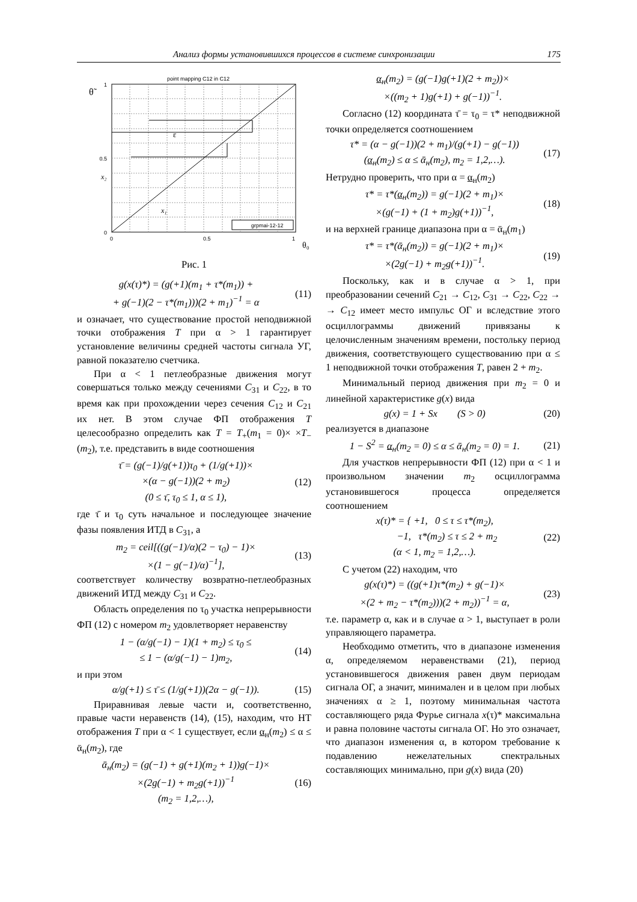Анализ формы установившихся процессов в системе синхронизации 175
point mapping C12 in C12
θ̃
1
0.5
0
0
0.5
1
ε
x₂
x₁
grpmai-12-12
θ₀
Рис. 1
g(x(τ)*) = (g(+1)(m<sub>1</sub> + τ*(m<sub>1</sub>)) +
+ g(−1)(2 − τ*(m<sub>1</sub>)))(2 + m<sub>1</sub>)<sup>−1</sup> = α (11)
и означает, что существование простой неподвижной точки отображения T при α > 1 гарантирует установление величины средней частоты сигнала УГ, равной показателю счетчика.
При α < 1 петлеобразные движения могут совершаться только между сечениями C<sub>31</sub> и C<sub>22</sub>, в то время как при прохождении через сечения C<sub>12</sub> и C<sub>21</sub> их нет. В этом случае ФП отображения T целесообразно определить как T = T<sub>+</sub>(m<sub>1</sub> = 0)× ×T<sub>−</sub>(m<sub>2</sub>), т.е. представить в виде соотношения
τ̄ = (g(−1)/g(+1))τ<sub>0</sub> + (1/g(+1))×
×(α − g(−1))(2 + m<sub>2</sub>)
(0 ≤ τ̄, τ<sub>0</sub> ≤ 1, α ≤ 1), (12)
где τ̄ и τ<sub>0</sub> суть начальное и последующее значение фазы появления ИТД в C<sub>31</sub>, а
m<sub>2</sub> = ceil[((g(−1)/α)(2 − τ<sub>0</sub>) − 1)×
×(1 − g(−1)/α)<sup>−1</sup>], (13)
соответствует количеству возвратно-петлеобразных движений ИТД между C<sub>31</sub> и C<sub>22</sub>.
Область определения по τ<sub>0</sub> участка непрерывности ФП (12) с номером m<sub>2</sub> удовлетворяет неравенству
1 − (α/g(−1) − 1)(1 + m<sub>2</sub>) ≤ τ<sub>0</sub> ≤
≤ 1 − (α/g(−1) − 1)m<sub>2</sub>, (14)
и при этом
α/g(+1) ≤ τ̄ ≤ (1/g(+1))(2α − g(−1)). (15)
Приравнивая левые части и, соответственно, правые части неравенств (14), (15), находим, что НТ отображения T при α < 1 существует, если α<sub>н</sub>(m<sub>2</sub>) ≤ α ≤ ᾱ<sub>н</sub>(m<sub>2</sub>), где
ᾱ<sub>н</sub>(m<sub>2</sub>) = (g(−1) + g(+1)(m<sub>2</sub> + 1))g(−1)×
×(2g(−1) + m<sub>2</sub>g(+1))<sup>−1</sup>
(m<sub>2</sub> = 1,2,…), (16)
α<sub>н</sub>(m<sub>2</sub>) = (g(−1)g(+1)(2 + m<sub>2</sub>))×
×((m<sub>2</sub> + 1)g(+1) + g(−1))<sup>−1</sup>.
Согласно (12) координата τ̄ = τ<sub>0</sub> = τ* неподвижной точки определяется соотношением
τ* = (α − g(−1))(2 + m<sub>1</sub>)/(g(+1) − g(−1))
(α<sub>н</sub>(m<sub>2</sub>) ≤ α ≤ ᾱ<sub>н</sub>(m<sub>2</sub>), m<sub>2</sub> = 1,2,…). (17)
Нетрудно проверить, что при α = α<sub>н</sub>(m<sub>2</sub>)
τ* = τ*(α<sub>н</sub>(m<sub>2</sub>)) = g(−1)(2 + m<sub>1</sub>)×
×(g(−1) + (1 + m<sub>2</sub>)g(+1))<sup>−1</sup>, (18)
и на верхней границе диапазона при α = ᾱ<sub>н</sub>(m<sub>1</sub>)
τ* = τ*(ᾱ<sub>н</sub>(m<sub>2</sub>)) = g(−1)(2 + m<sub>1</sub>)×
×(2g(−1) + m<sub>2</sub>g(+1))<sup>−1</sup>. (19)
Поскольку, как и в случае α > 1, при преобразовании сечений C<sub>21</sub> → C<sub>12</sub>, C<sub>31</sub> → C<sub>22</sub>, C<sub>22</sub> → → C<sub>12</sub> имеет место импульс ОГ и вследствие этого осциллограммы движений привязаны к целочисленным значениям времени, постольку период движения, соответствующего существованию при α ≤ 1 неподвижной точки отображения T, равен 2 + m<sub>2</sub>.
Минимальный период движения при m<sub>2</sub> = 0 и линейной характеристике g(x) вида
g(x) = 1 + Sx (S > 0) (20)
реализуется в диапазоне
1 − S<sup>2</sup> = α<sub>н</sub>(m<sub>2</sub> = 0) ≤ α ≤ ᾱ<sub>н</sub>(m<sub>2</sub> = 0) = 1. (21)
Для участков непрерывности ФП (12) при α < 1 и произвольном значении m<sub>2</sub> осциллограмма установившегося процесса определяется соотношением
x(τ)* = { +1, 0 ≤ τ ≤ τ*(m<sub>2</sub>),
−1, τ*(m<sub>2</sub>) ≤ τ ≤ 2 + m<sub>2</sub>
(α < 1, m<sub>2</sub> = 1,2,…). (22)
С учетом (22) находим, что
g(x(τ)*) = ((g(+1)τ*(m<sub>2</sub>) + g(−1)×
×(2 + m<sub>2</sub> − τ*(m<sub>2</sub>)))(2 + m<sub>2</sub>))<sup>−1</sup> = α, (23)
т.е. параметр α, как и в случае α > 1, выступает в роли управляющего параметра.
Необходимо отметить, что в диапазоне изменения α, определяемом неравенствами (21), период установившегося движения равен двум периодам сигнала ОГ, а значит, минимален и в целом при любых значениях α ≥ 1, поэтому минимальная частота составляющего ряда Фурье сигнала x(τ)* максимальна и равна половине частоты сигнала ОГ. Но это означает, что диапазон изменения α, в котором требование к подавлению нежелательных спектральных составляющих минимально, при g(x) вида (20)